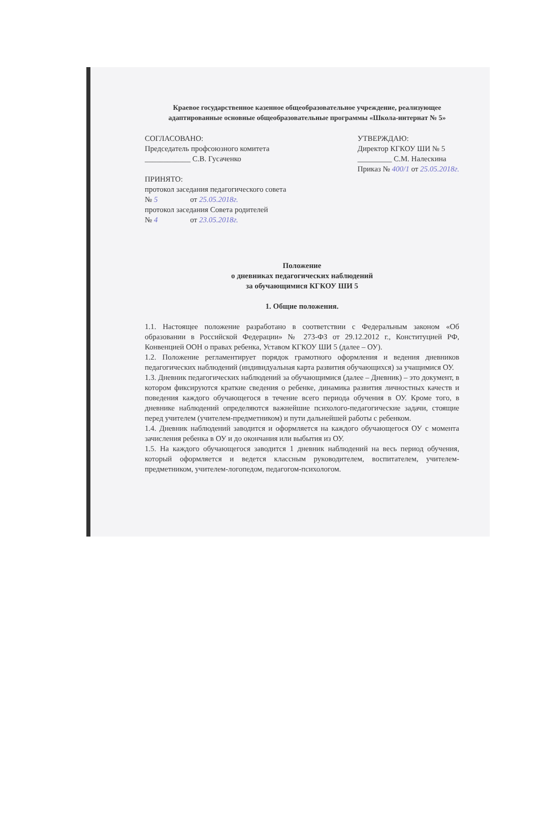Краевое государственное казенное общеобразовательное учреждение, реализующее адаптированные основные общеобразовательные программы «Школа-интернат № 5»
СОГЛАСОВАНО:
Председатель профсоюзного комитета
____________ С.В. Гусаченко
ПРИНЯТО:
протокол заседания педагогического совета
№ 5 от 25.05.2018г.
протокол заседания Совета родителей
№ 4 от 23.05.2018г.
УТВЕРЖДАЮ:
Директор КГКОУ ШИ № 5
_________ С.М. Налескина
Приказ № 400/1 от 25.05.2018г.
Положение
о дневниках педагогических наблюдений
за обучающимися КГКОУ ШИ 5
1. Общие положения.
1.1. Настоящее положение разработано в соответствии с Федеральным законом «Об образовании в Российской Федерации» № 273-ФЗ от 29.12.2012 г., Конституцией РФ, Конвенцией ООН о правах ребенка, Уставом КГКОУ ШИ 5 (далее – ОУ).
1.2. Положение регламентирует порядок грамотного оформления и ведения дневников педагогических наблюдений (индивидуальная карта развития обучающихся) за учащимися ОУ.
1.3. Дневник педагогических наблюдений за обучающимися (далее – Дневник) – это документ, в котором фиксируются краткие сведения о ребенке, динамика развития личностных качеств и поведения каждого обучающегося в течение всего периода обучения в ОУ. Кроме того, в дневнике наблюдений определяются важнейшие психолого-педагогические задачи, стоящие перед учителем (учителем-предметником) и пути дальнейшей работы с ребенком.
1.4. Дневник наблюдений заводится и оформляется на каждого обучающегося ОУ с момента зачисления ребенка в ОУ и до окончания или выбытия из ОУ.
1.5. На каждого обучающегося заводится 1 дневник наблюдений на весь период обучения, который оформляется и ведется классным руководителем, воспитателем, учителем-предметником, учителем-логопедом, педагогом-психологом.